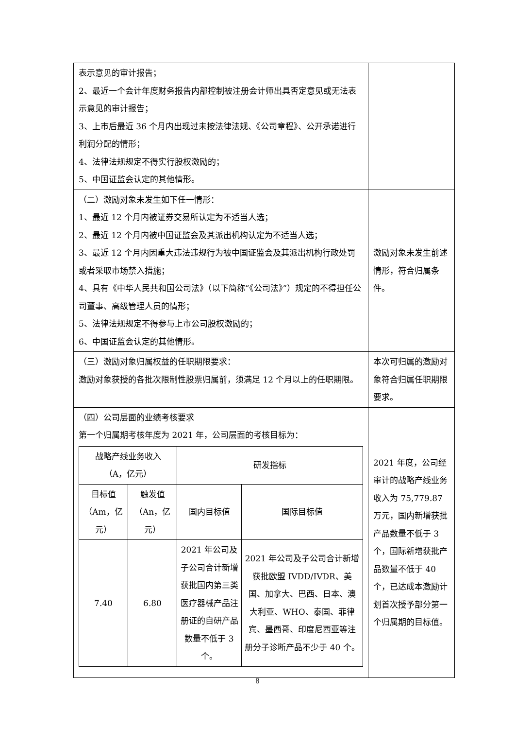| 表示意见的审计报告； 2、最近一个会计年度财务报告内部控制被注册会计师出具否定意见或无法表示意见的审计报告； 3、上市后最近 36 个月内出现过未按法律法规、《公司章程》、公开承诺进行利润分配的情形； 4、法律法规规定不得实行股权激励的； 5、中国证监会认定的其他情形。 | |
| （二）激励对象未发生如下任一情形： 1、最近 12 个月内被证券交易所认定为不适当人选； 2、最近 12 个月内被中国证监会及其派出机构认定为不适当人选； 3、最近 12 个月内因重大违法违规行为被中国证监会及其派出机构行政处罚或者采取市场禁入措施； 4、具有《中华人民共和国公司法》（以下简称“《公司法》”）规定的不得担任公司董事、高级管理人员的情形； 5、法律法规规定不得参与上市公司股权激励的； 6、中国证监会认定的其他情形。 | 激励对象未发生前述情形，符合归属条件。 |
| （三）激励对象归属权益的任职期限要求： 激励对象获授的各批次限制性股票归属前，须满足 12 个月以上的任职期限。 | 本次可归属的激励对象符合归属任职期限要求。 |
| （四）公司层面的业绩考核要求 第一个归属期考核年度为 2021 年，公司层面的考核目标为： / 战略产线业务收入 （A，亿元） / / 研发指标 / / / 目标值 （Am，亿元） / 触发值 （An，亿元） / 国内目标值 / 国际目标值 / / 7.40 / 6.80 / 2021 年公司及子公司合计新增获批国内第三类医疗器械产品注册证的自研产品数量不低于 3 个。 / 2021 年公司及子公司合计新增获批欧盟 IVDD/IVDR、美国、加拿大、巴西、日本、澳大利亚、WHO、泰国、菲律宾、墨西哥、印度尼西亚等注册分子诊断产品不少于 40 个。 / | 2021 年度，公司经审计的战略产线业务收入为 75,779.87 万元，国内新增获批产品数量不低于 3 个，国际新增获批产品数量不低于 40 个，已达成本激励计划首次授予部分第一个归属期的目标值。 |
8